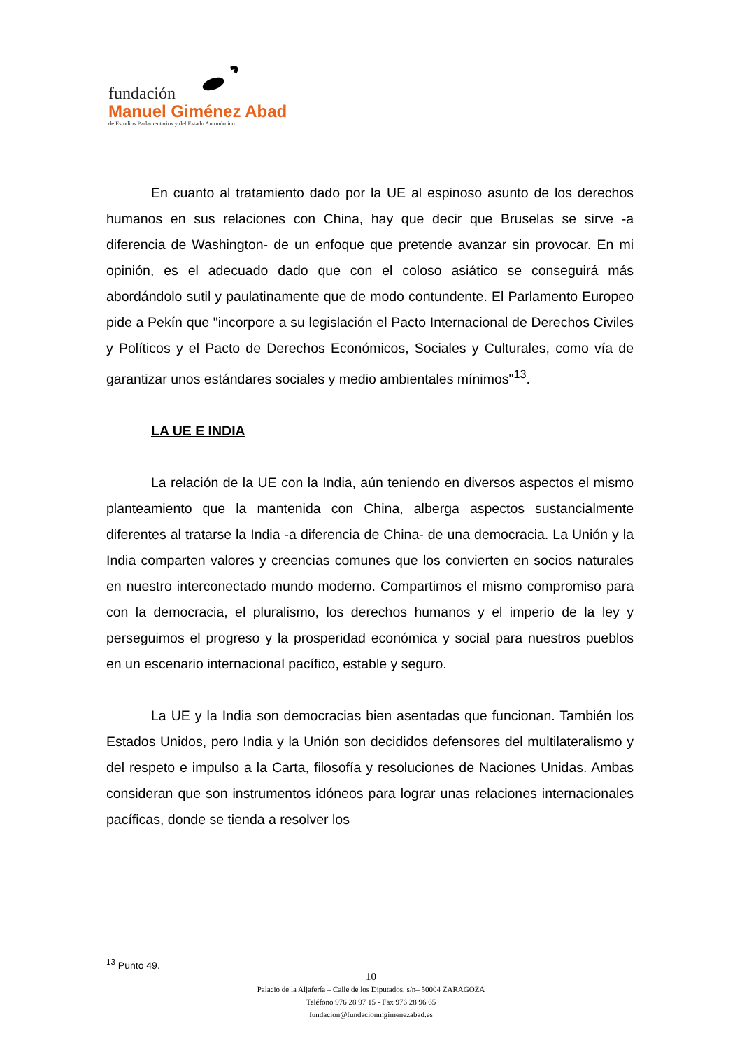fundación
Manuel Giménez Abad
de Estudios Parlamentarios y del Estado Autonómico
En cuanto al tratamiento dado por la UE al espinoso asunto de los derechos humanos en sus relaciones con China, hay que decir que Bruselas se sirve -a diferencia de Washington- de un enfoque que pretende avanzar sin provocar. En mi opinión, es el adecuado dado que con el coloso asiático se conseguirá más abordándolo sutil y paulatinamente que de modo contundente. El Parlamento Europeo pide a Pekín que "incorpore a su legislación el Pacto Internacional de Derechos Civiles y Políticos y el Pacto de Derechos Económicos, Sociales y Culturales, como vía de garantizar unos estándares sociales y medio ambientales mínimos"<sup>13</sup>.
LA UE E INDIA
La relación de la UE con la India, aún teniendo en diversos aspectos el mismo planteamiento que la mantenida con China, alberga aspectos sustancialmente diferentes al tratarse la India -a diferencia de China- de una democracia. La Unión y la India comparten valores y creencias comunes que los convierten en socios naturales en nuestro interconectado mundo moderno. Compartimos el mismo compromiso para con la democracia, el pluralismo, los derechos humanos y el imperio de la ley y perseguimos el progreso y la prosperidad económica y social para nuestros pueblos en un escenario internacional pacífico, estable y seguro.
La UE y la India son democracias bien asentadas que funcionan. También los Estados Unidos, pero India y la Unión son decididos defensores del multilateralismo y del respeto e impulso a la Carta, filosofía y resoluciones de Naciones Unidas. Ambas consideran que son instrumentos idóneos para lograr unas relaciones internacionales pacíficas, donde se tienda a resolver los
<sup>13</sup> Punto 49.
10
Palacio de la Aljafería – Calle de los Diputados, s/n– 50004 ZARAGOZA
Teléfono 976 28 97 15 - Fax 976 28 96 65
fundacion@fundacionmgimenezabad.es